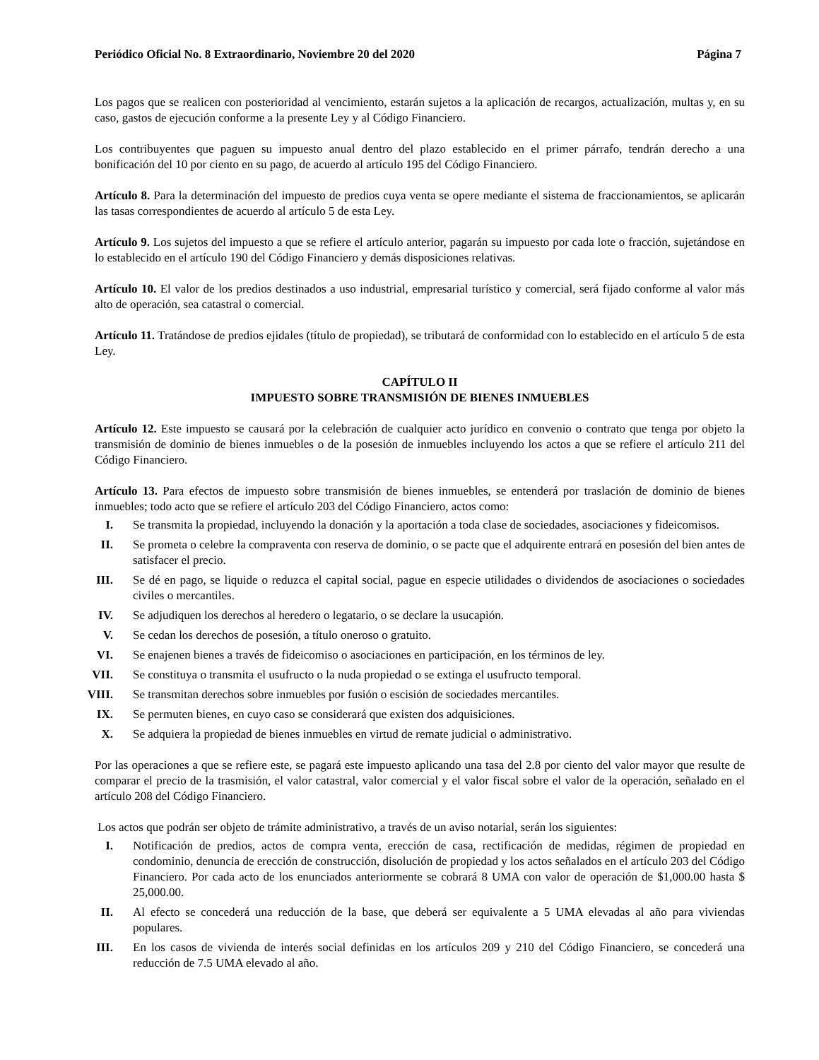Periódico Oficial No. 8 Extraordinario, Noviembre 20 del 2020 Página 7
Los pagos que se realicen con posterioridad al vencimiento, estarán sujetos a la aplicación de recargos, actualización, multas y, en su caso, gastos de ejecución conforme a la presente Ley y al Código Financiero.
Los contribuyentes que paguen su impuesto anual dentro del plazo establecido en el primer párrafo, tendrán derecho a una bonificación del 10 por ciento en su pago, de acuerdo al artículo 195 del Código Financiero.
Artículo 8. Para la determinación del impuesto de predios cuya venta se opere mediante el sistema de fraccionamientos, se aplicarán las tasas correspondientes de acuerdo al artículo 5 de esta Ley.
Artículo 9. Los sujetos del impuesto a que se refiere el artículo anterior, pagarán su impuesto por cada lote o fracción, sujetándose en lo establecido en el artículo 190 del Código Financiero y demás disposiciones relativas.
Artículo 10. El valor de los predios destinados a uso industrial, empresarial turístico y comercial, será fijado conforme al valor más alto de operación, sea catastral o comercial.
Artículo 11. Tratándose de predios ejidales (título de propiedad), se tributará de conformidad con lo establecido en el artículo 5 de esta Ley.
CAPÍTULO II
IMPUESTO SOBRE TRANSMISIÓN DE BIENES INMUEBLES
Artículo 12. Este impuesto se causará por la celebración de cualquier acto jurídico en convenio o contrato que tenga por objeto la transmisión de dominio de bienes inmuebles o de la posesión de inmuebles incluyendo los actos a que se refiere el artículo 211 del Código Financiero.
Artículo 13. Para efectos de impuesto sobre transmisión de bienes inmuebles, se entenderá por traslación de dominio de bienes inmuebles; todo acto que se refiere el artículo 203 del Código Financiero, actos como:
I. Se transmita la propiedad, incluyendo la donación y la aportación a toda clase de sociedades, asociaciones y fideicomisos.
II. Se prometa o celebre la compraventa con reserva de dominio, o se pacte que el adquirente entrará en posesión del bien antes de satisfacer el precio.
III. Se dé en pago, se liquide o reduzca el capital social, pague en especie utilidades o dividendos de asociaciones o sociedades civiles o mercantiles.
IV. Se adjudiquen los derechos al heredero o legatario, o se declare la usucapión.
V. Se cedan los derechos de posesión, a título oneroso o gratuito.
VI. Se enajenen bienes a través de fideicomiso o asociaciones en participación, en los términos de ley.
VII. Se constituya o transmita el usufructo o la nuda propiedad o se extinga el usufructo temporal.
VIII. Se transmitan derechos sobre inmuebles por fusión o escisión de sociedades mercantiles.
IX. Se permuten bienes, en cuyo caso se considerará que existen dos adquisiciones.
X. Se adquiera la propiedad de bienes inmuebles en virtud de remate judicial o administrativo.
Por las operaciones a que se refiere este, se pagará este impuesto aplicando una tasa del 2.8 por ciento del valor mayor que resulte de comparar el precio de la trasmisión, el valor catastral, valor comercial y el valor fiscal sobre el valor de la operación, señalado en el artículo 208 del Código Financiero.
Los actos que podrán ser objeto de trámite administrativo, a través de un aviso notarial, serán los siguientes:
I. Notificación de predios, actos de compra venta, erección de casa, rectificación de medidas, régimen de propiedad en condominio, denuncia de erección de construcción, disolución de propiedad y los actos señalados en el artículo 203 del Código Financiero. Por cada acto de los enunciados anteriormente se cobrará 8 UMA con valor de operación de $1,000.00 hasta $ 25,000.00.
II. Al efecto se concederá una reducción de la base, que deberá ser equivalente a 5 UMA elevadas al año para viviendas populares.
III. En los casos de vivienda de interés social definidas en los artículos 209 y 210 del Código Financiero, se concederá una reducción de 7.5 UMA elevado al año.